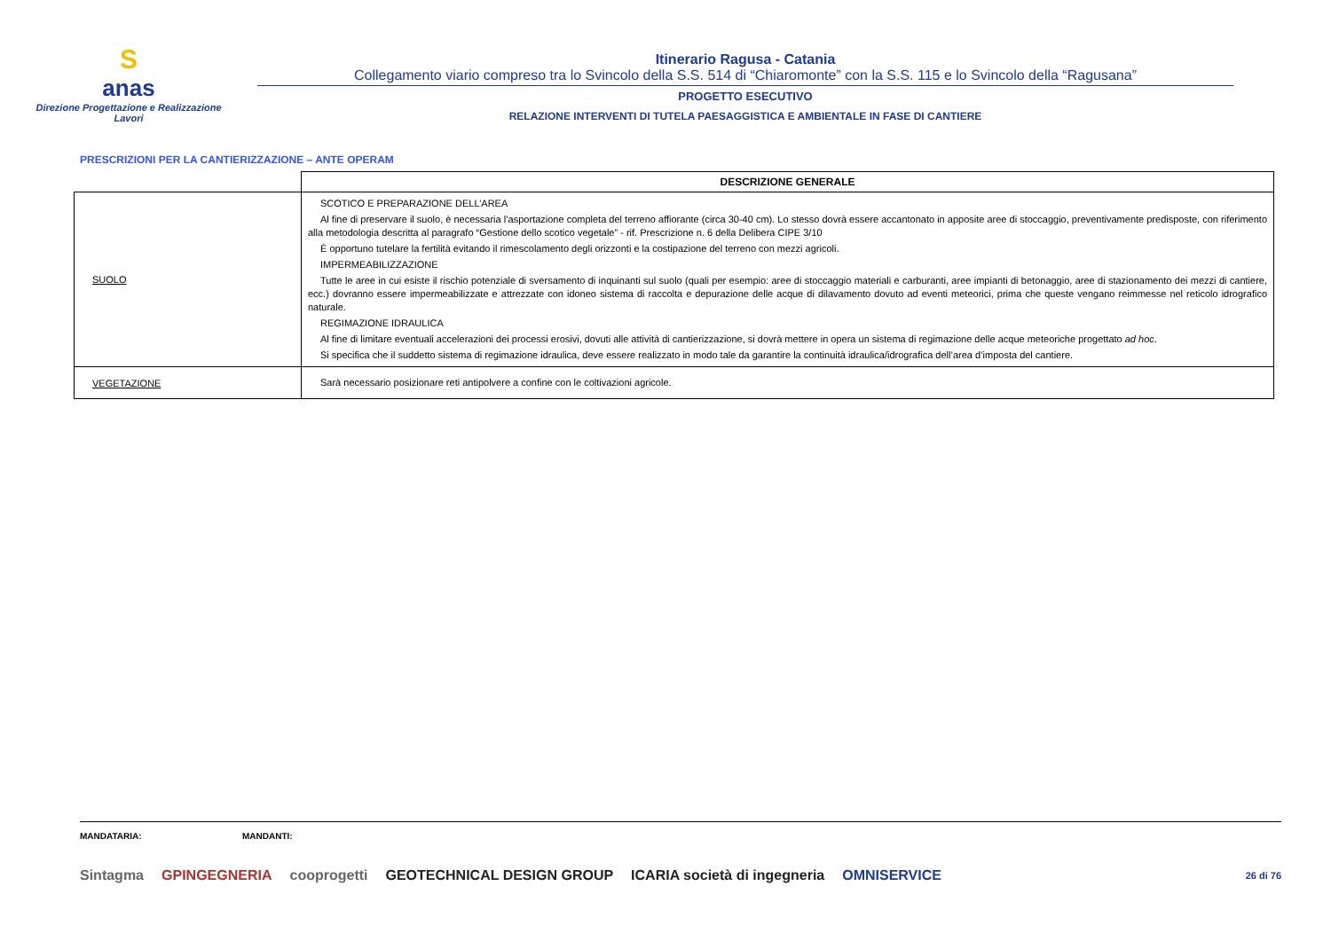S
anas
Direzione Progettazione e Realizzazione
Lavori
Itinerario Ragusa - Catania
Collegamento viario compreso tra lo Svincolo della S.S. 514 di “Chiaromonte” con la S.S. 115 e lo Svincolo della “Ragusana”
PROGETTO ESECUTIVO
RELAZIONE INTERVENTI DI TUTELA PAESAGGISTICA E AMBIENTALE IN FASE DI CANTIERE
PRESCRIZIONI PER LA CANTIERIZZAZIONE – ANTE OPERAM
| | DESCRIZIONE GENERALE |
| --- | --- |
| SUOLO | SCOTICO E PREPARAZIONE DELL’AREA Al fine di preservare il suolo, è necessaria l’asportazione completa del terreno affiorante (circa 30-40 cm). Lo stesso dovrà essere accantonato in apposite aree di stoccaggio, preventivamente predisposte, con riferimento alla metodologia descritta al paragrafo “Gestione dello scotico vegetale” - rif. Prescrizione n. 6 della Delibera CIPE 3/10 È opportuno tutelare la fertilità evitando il rimescolamento degli orizzonti e la costipazione del terreno con mezzi agricoli. IMPERMEABILIZZAZIONE Tutte le aree in cui esiste il rischio potenziale di sversamento di inquinanti sul suolo (quali per esempio: aree di stoccaggio materiali e carburanti, aree impianti di betonaggio, aree di stazionamento dei mezzi di cantiere, ecc.) dovranno essere impermeabilizzate e attrezzate con idoneo sistema di raccolta e depurazione delle acque di dilavamento dovuto ad eventi meteorici, prima che queste vengano reimmesse nel reticolo idrografico naturale. REGIMAZIONE IDRAULICA Al fine di limitare eventuali accelerazioni dei processi erosivi, dovuti alle attività di cantierizzazione, si dovrà mettere in opera un sistema di regimazione delle acque meteoriche progettato ad hoc . Si specifica che il suddetto sistema di regimazione idraulica, deve essere realizzato in modo tale da garantire la continuità idraulica/idrografica dell’area d’imposta del cantiere. |
| VEGETAZIONE | Sarà necessario posizionare reti antipolvere a confine con le coltivazioni agricole. |
MANDATARIA: MANDANTI:
Sintagma GPINGEGNERIA cooprogetti GEOTECHNICAL DESIGN GROUP ICARIA società di ingegneria OMNISERVICE 26 di 76